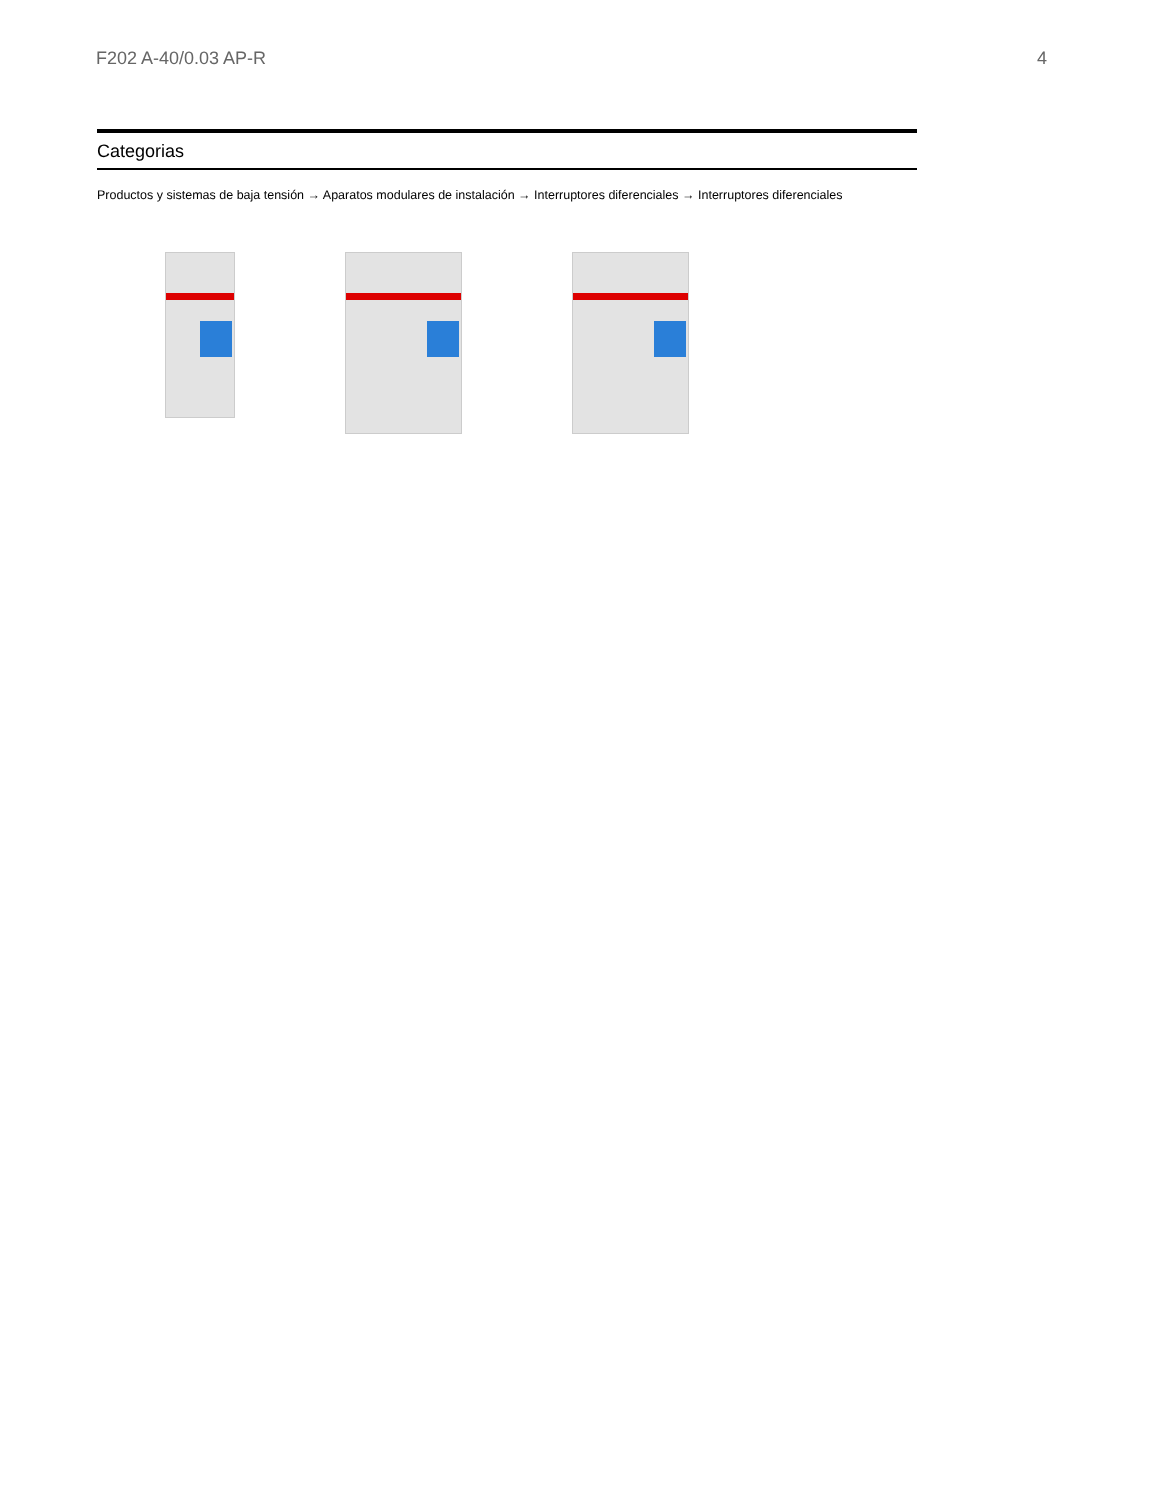F202 A-40/0.03 AP-R 4
Categorias
Productos y sistemas de baja tensión → Aparatos modulares de instalación → Interruptores diferenciales → Interruptores diferenciales